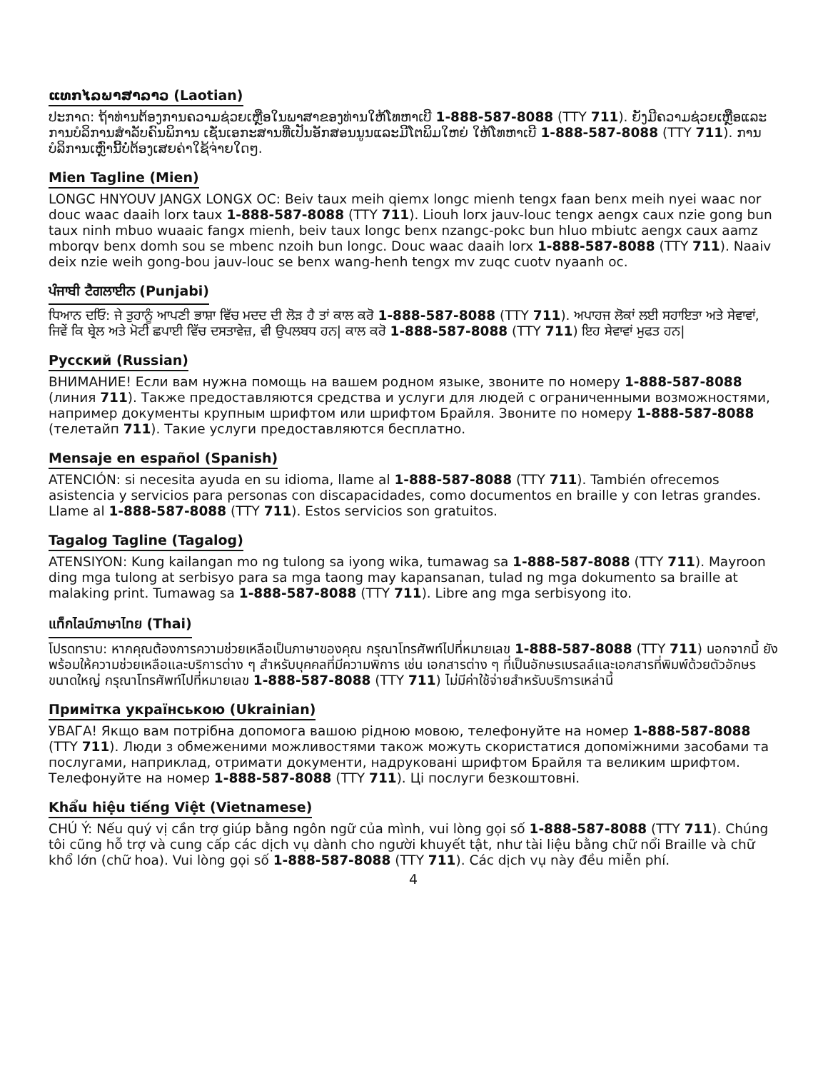ແທກໄລພາສາລາວ (Laotian)
ປະກາດ: ຖ້າທ່ານຕ້ອງການຄວາມຊ່ວຍເຫຼືອໃນພາສາຂອງທ່ານໃຫ້ໂທຫາເບີ 1-888-587-8088 (TTY 711). ຍັງມີຄວາມຊ່ວຍເຫຼືອແລະການບໍລິການສຳລັບຄົນພິການ ເຊັ່ນເອກະສານທີ່ເປັນອັກສອນນູນແລະມີໂຕພິມໃຫຍ່ ໃຫ້ໂທຫາເບີ 1-888-587-8088 (TTY 711). ການບໍລິການເຫຼົ່ານີ້ບໍ່ຕ້ອງເສຍຄ່າໃຊ້ຈ່າຍໃດໆ.
Mien Tagline (Mien)
LONGC HNYOUV JANGX LONGX OC: Beiv taux meih qiemx longc mienh tengx faan benx meih nyei waac nor douc waac daaih lorx taux 1-888-587-8088 (TTY 711). Liouh lorx jauv-louc tengx aengx caux nzie gong bun taux ninh mbuo wuaaic fangx mienh, beiv taux longc benx nzangc-pokc bun hluo mbiutc aengx caux aamz mborqv benx domh sou se mbenc nzoih bun longc. Douc waac daaih lorx 1-888-587-8088 (TTY 711). Naaiv deix nzie weih gong-bou jauv-louc se benx wang-henh tengx mv zuqc cuotv nyaanh oc.
ਪੰਜਾਬੀ ਟੈਗਲਾਈਨ (Punjabi)
ਧਿਆਨ ਦਓਿ: ਜੇ ਤੁਹਾਨੂੰ ਆਪਣੀ ਭਾਸ਼ਾ ਵਿੱਚ ਮਦਦ ਦੀ ਲੋੜ ਹੈ ਤਾਂ ਕਾਲ ਕਰੋ 1-888-587-8088 (TTY 711). ਅਪਾਹਜ ਲੋਕਾਂ ਲਈ ਸਹਾਇਤਾ ਅਤੇ ਸੇਵਾਵਾਂ, ਜਿਵੇਂ ਕਿ ਬ੍ਰੇਲ ਅਤੇ ਮੋਟੀ ਛਪਾਈ ਵਿੱਚ ਦਸਤਾਵੇਜ਼, ਵੀ ਉਪਲਬਧ ਹਨ| ਕਾਲ ਕਰੋ 1-888-587-8088 (TTY 711) ਇਹ ਸੇਵਾਵਾਂ ਮੁਫਤ ਹਨ|
Русский (Russian)
ВНИМАНИЕ! Если вам нужна помощь на вашем родном языке, звоните по номеру 1-888-587-8088 (линия 711). Также предоставляются средства и услуги для людей с ограниченными возможностями, например документы крупным шрифтом или шрифтом Брайля. Звоните по номеру 1-888-587-8088 (телетайп 711). Такие услуги предоставляются бесплатно.
Mensaje en español (Spanish)
ATENCIÓN: si necesita ayuda en su idioma, llame al 1-888-587-8088 (TTY 711). También ofrecemos asistencia y servicios para personas con discapacidades, como documentos en braille y con letras grandes. Llame al 1-888-587-8088 (TTY 711). Estos servicios son gratuitos.
Tagalog Tagline (Tagalog)
ATENSIYON: Kung kailangan mo ng tulong sa iyong wika, tumawag sa 1-888-587-8088 (TTY 711). Mayroon ding mga tulong at serbisyo para sa mga taong may kapansanan, tulad ng mga dokumento sa braille at malaking print. Tumawag sa 1-888-587-8088 (TTY 711). Libre ang mga serbisyong ito.
แท็กไลน์ภาษาไทย (Thai)
โปรดทราบ: หากคุณต้องการความช่วยเหลือเป็นภาษาของคุณ กรุณาโทรศัพท์ไปที่หมายเลข 1-888-587-8088 (TTY 711) นอกจากนี้ ยังพร้อมให้ความช่วยเหลือและบริการต่าง ๆ สำหรับบุคคลที่มีความพิการ เช่น เอกสารต่าง ๆ ที่เป็นอักษรเบรลล์และเอกสารที่พิมพ์ด้วยตัวอักษรขนาดใหญ่ กรุณาโทรศัพท์ไปที่หมายเลข 1-888-587-8088 (TTY 711) ไม่มีค่าใช้จ่ายสำหรับบริการเหล่านี้
Примітка українською (Ukrainian)
УВАГА! Якщо вам потрібна допомога вашою рідною мовою, телефонуйте на номер 1-888-587-8088 (TTY 711). Люди з обмеженими можливостями також можуть скористатися допоміжними засобами та послугами, наприклад, отримати документи, надруковані шрифтом Брайля та великим шрифтом. Телефонуйте на номер 1-888-587-8088 (TTY 711). Ці послуги безкоштовні.
Khẩu hiệu tiếng Việt (Vietnamese)
CHÚ Ý: Nếu quý vị cần trợ giúp bằng ngôn ngữ của mình, vui lòng gọi số 1-888-587-8088 (TTY 711). Chúng tôi cũng hỗ trợ và cung cấp các dịch vụ dành cho người khuyết tật, như tài liệu bằng chữ nổi Braille và chữ khổ lớn (chữ hoa). Vui lòng gọi số 1-888-587-8088 (TTY 711). Các dịch vụ này đều miễn phí.
4